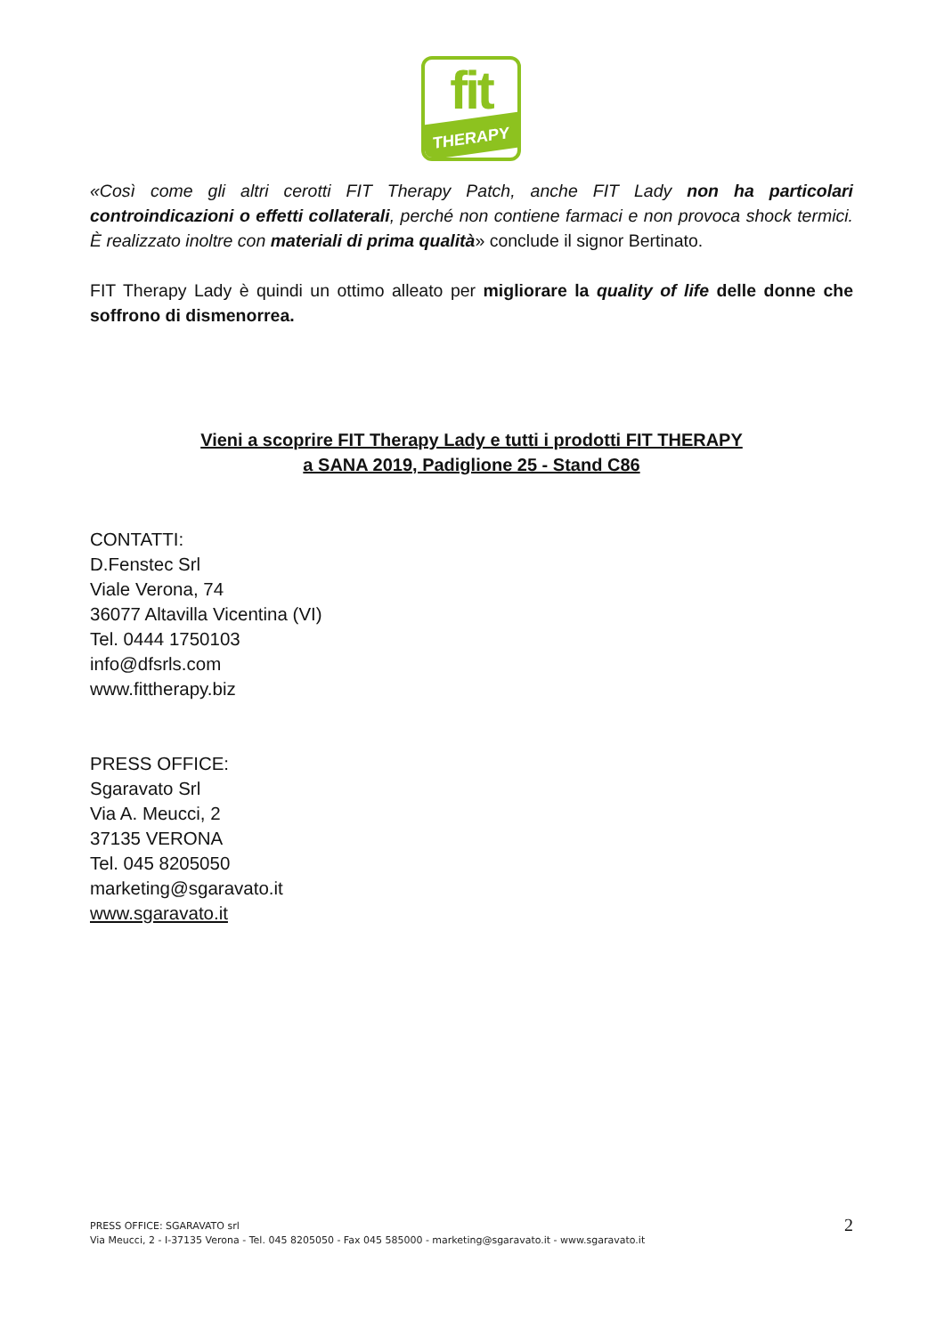fit
THERAPY
«Così come gli altri cerotti FIT Therapy Patch, anche FIT Lady non ha particolari controindicazioni o effetti collaterali, perché non contiene farmaci e non provoca shock termici. È realizzato inoltre con materiali di prima qualità» conclude il signor Bertinato.
FIT Therapy Lady è quindi un ottimo alleato per migliorare la quality of life delle donne che soffrono di dismenorrea.
Vieni a scoprire FIT Therapy Lady e tutti i prodotti FIT THERAPY
a SANA 2019, Padiglione 25 - Stand C86
CONTATTI:
D.Fenstec Srl
Viale Verona, 74
36077 Altavilla Vicentina (VI)
Tel. 0444 1750103
info@dfsrls.com
www.fittherapy.biz
PRESS OFFICE:
Sgaravato Srl
Via A. Meucci, 2
37135 VERONA
Tel. 045 8205050
marketing@sgaravato.it
www.sgaravato.it
2
PRESS OFFICE: SGARAVATO srl
Via Meucci, 2 - I-37135 Verona - Tel. 045 8205050 - Fax 045 585000 - marketing@sgaravato.it - www.sgaravato.it